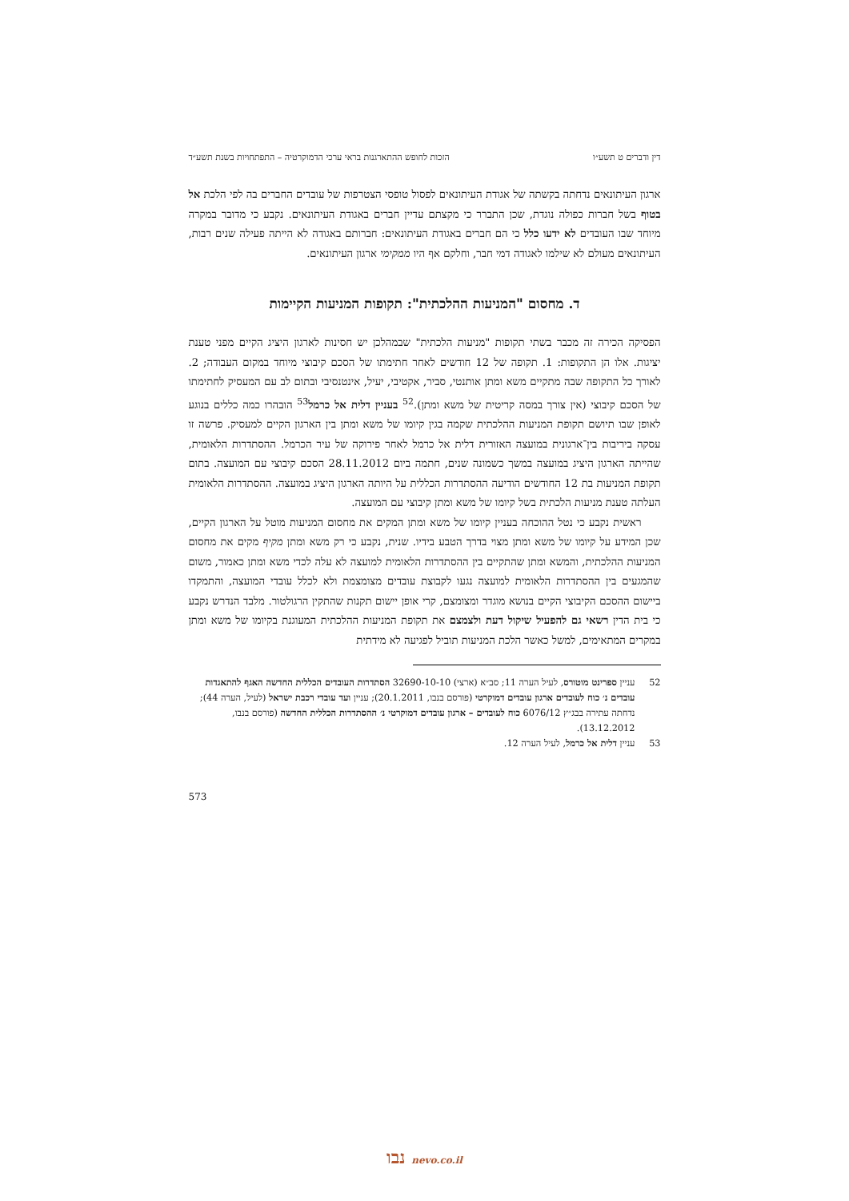דין ודברים ט תשע״ו הזכות לחופש ההתארגנות בראי ערכי הדמוקרטיה – התפתחויות בשנת תשע״ד
ארגון העיתונאים נדחתה בקשתה של אגודת העיתונאים לפסול טופסי הצטרפות של עובדים החברים בה לפי הלכת אל בטוף בשל חברות כפולה נוגדת, שכן התברר כי מקצתם עדיין חברים באגודת העיתונאים. נקבע כי מדובר במקרה מיוחד שבו העובדים לא ידעו כלל כי הם חברים באגודת העיתונאים: חברותם באגודה לא הייתה פעילה שנים רבות, העיתונאים מעולם לא שילמו לאגודה דמי חבר, וחלקם אף היו ממקימי ארגון העיתונאים.
ד. מחסום "המניעות ההלכתית": תקופות המניעות הקיימות
הפסיקה הכירה זה מכבר בשתי תקופות "מניעות הלכתית" שבמהלכן יש חסינות לארגון היציג הקיים מפני טענת יציגות. אלו הן התקופות: 1. תקופה של 12 חודשים לאחר חתימתו של הסכם קיבוצי מיוחד במקום העבודה; 2. לאורך כל התקופה שבה מתקיים משא ומתן אותנטי, סביר, אקטיבי, יעיל, אינטנסיבי ובתום לב עם המעסיק לחתימתו של הסכם קיבוצי (אין צורך במסה קריטית של משא ומתן).<sup>52</sup> בעניין דלית אל כרמל<sup>53</sup> הובהרו כמה כללים בנוגע לאופן שבו תיושם תקופת המניעות ההלכתית שקמה בגין קיומו של משא ומתן בין הארגון הקיים למעסיק. פרשה זו עסקה ביריבות בין־ארגונית במועצה האזורית דלית אל כרמל לאחר פירוקה של עיר הכרמל. ההסתדרות הלאומית, שהייתה הארגון היציג במועצה במשך כשמונה שנים, חתמה ביום 28.11.2012 הסכם קיבוצי עם המועצה. בתום תקופת המניעות בת 12 החודשים הודיעה ההסתדרות הכללית על היותה הארגון היציג במועצה. ההסתדרות הלאומית העלתה טענת מניעות הלכתית בשל קיומו של משא ומתן קיבוצי עם המועצה.
ראשית נקבע כי נטל ההוכחה בעניין קיומו של משא ומתן המקים את מחסום המניעות מוטל על הארגון הקיים, שכן המידע על קיומו של משא ומתן מצוי בדרך הטבע בידיו. שנית, נקבע כי רק משא ומתן מקיף מקים את מחסום המניעות ההלכתית, והמשא ומתן שהתקיים בין ההסתדרות הלאומית למועצה לא עלה לכדי משא ומתן כאמור, משום שהמגעים בין ההסתדרות הלאומית למועצה נגעו לקבוצת עובדים מצומצמת ולא לכלל עובדי המועצה, והתמקדו ביישום ההסכם הקיבוצי הקיים בנושא מוגדר ומצומצם, קרי אופן יישום תקנות שהתקין הרגולטור. מלבד הנדרש נקבע כי בית הדין רשאי גם להפעיל שיקול דעת ולצמצם את תקופת המניעות ההלכתית המעוגנת בקיומו של משא ומתן במקרים המתאימים, למשל כאשר הלכת המניעות תוביל לפגיעה לא מידתית
52 עניין ספרינט מוטורס, לעיל הערה 11; סב״א (ארצי) 32690-10-10 הסתדרות העובדים הכללית החדשה האגף להתאגדות עובדים נ׳ כוח לעובדים ארגון עובדים דמוקרטי (פורסם בנבו, 20.1.2011); עניין ועד עובדי רכבת ישראל (לעיל, הערה 44); נדחתה עתירה בבג״ץ 6076/12 כוח לעובדים – ארגון עובדים דמוקרטי נ׳ ההסתדרות הכללית החדשה (פורסם בנבו, 13.12.2012).
53 עניין דלית אל כרמל, לעיל הערה 12.
573
נבו nevo.co.il